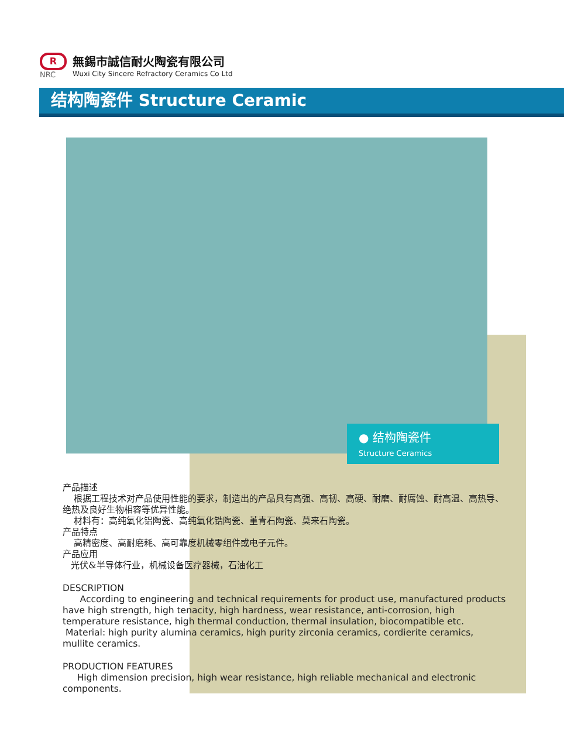R
NRC
無錫市誠信耐火陶瓷有限公司
Wuxi City Sincere Refractory Ceramics Co Ltd
结构陶瓷件 Structure Ceramic
● 结构陶瓷件
Structure Ceramics
产品描述
根据工程技术对产品使用性能的要求，制造出的产品具有高强、高韧、高硬、耐磨、耐腐蚀、耐高温、高热导、绝热及良好生物相容等优异性能。
材料有：高纯氧化铝陶瓷、高纯氧化锆陶瓷、堇青石陶瓷、莫来石陶瓷。
产品特点
高精密度、高耐磨耗、高可靠度机械零组件或电子元件。
产品应用
光伏&半导体行业，机械设备医疗器械，石油化工
DESCRIPTION
According to engineering and technical requirements for product use, manufactured products have high strength, high tenacity, high hardness, wear resistance, anti-corrosion, high temperature resistance, high thermal conduction, thermal insulation, biocompatible etc.
Material: high purity alumina ceramics, high purity zirconia ceramics, cordierite ceramics, mullite ceramics.
PRODUCTION FEATURES
High dimension precision, high wear resistance, high reliable mechanical and electronic components.